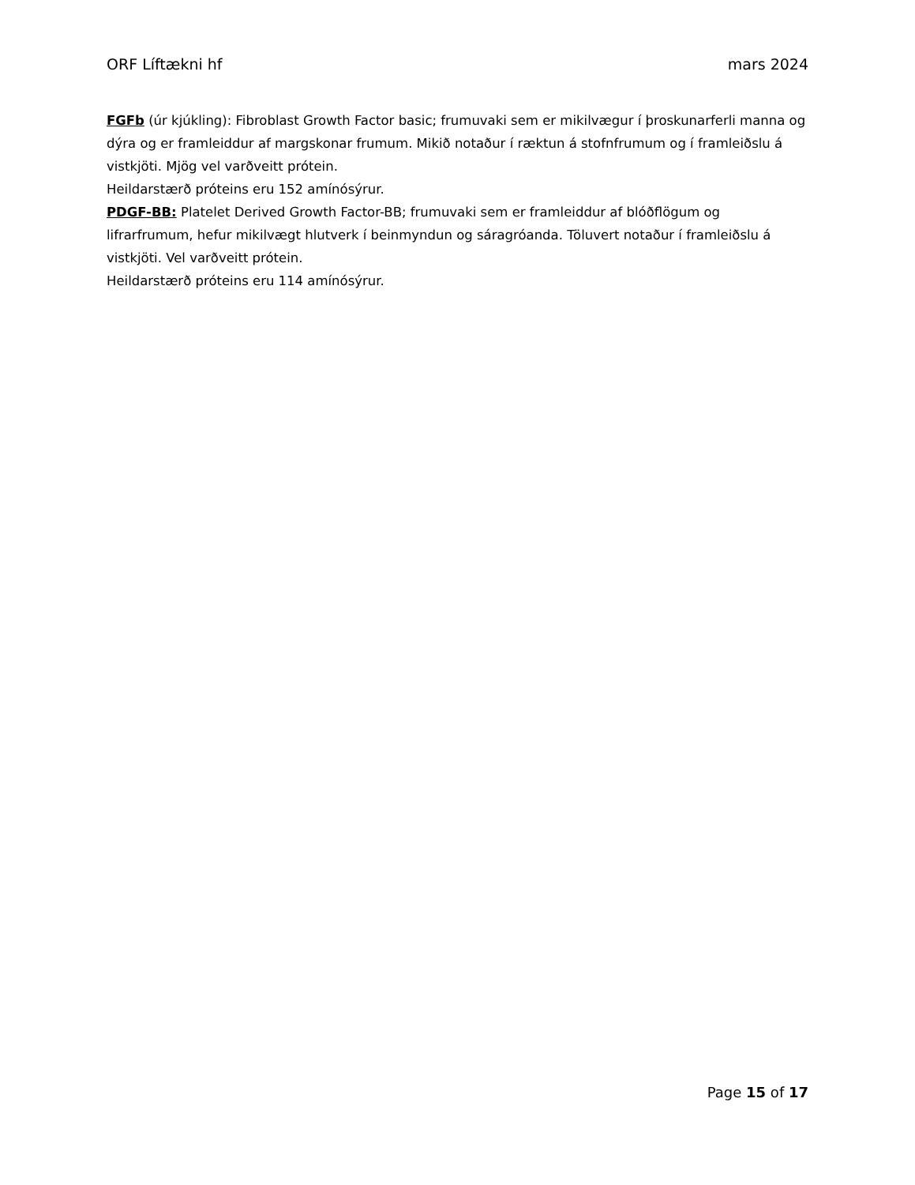ORF Líftækni hf mars 2024
FGFb (úr kjúkling): Fibroblast Growth Factor basic; frumuvaki sem er mikilvægur í þroskunarferli manna og dýra og er framleiddur af margskonar frumum. Mikið notaður í ræktun á stofnfrumum og í framleiðslu á vistkjöti. Mjög vel varðveitt prótein.
Heildarstærð próteins eru 152 amínósýrur.
PDGF-BB: Platelet Derived Growth Factor-BB; frumuvaki sem er framleiddur af blóðflögum og lifrarfrumum, hefur mikilvægt hlutverk í beinmyndun og sáragróanda. Töluvert notaður í framleiðslu á vistkjöti. Vel varðveitt prótein.
Heildarstærð próteins eru 114 amínósýrur.
Page 15 of 17